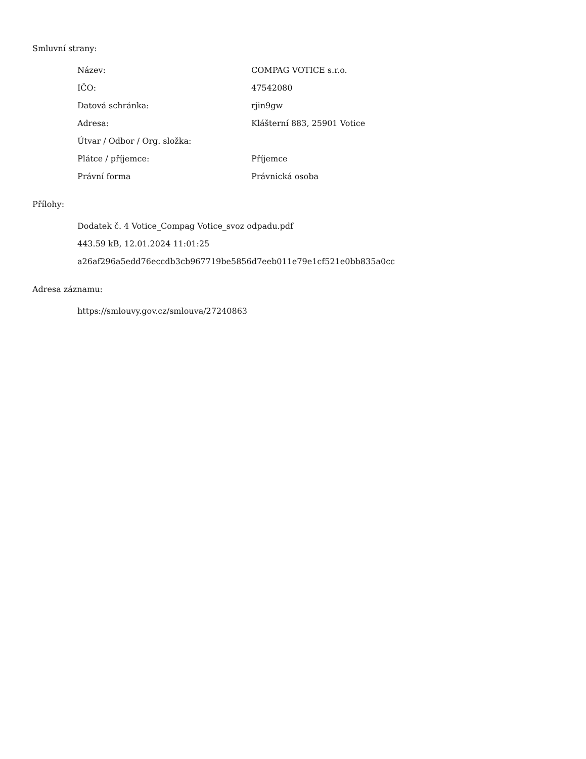Smluvní strany:
| Název: | COMPAG VOTICE s.r.o. |
| IČO: | 47542080 |
| Datová schránka: | rjin9gw |
| Adresa: | Klášterní 883, 25901 Votice |
| Útvar / Odbor / Org. složka: | |
| Plátce / příjemce: | Příjemce |
| Právní forma | Právnická osoba |
Přílohy:
Dodatek č. 4 Votice_Compag Votice_svoz odpadu.pdf
443.59 kB, 12.01.2024 11:01:25
a26af296a5edd76eccdb3cb967719be5856d7eeb011e79e1cf521e0bb835a0cc
Adresa záznamu:
https://smlouvy.gov.cz/smlouva/27240863